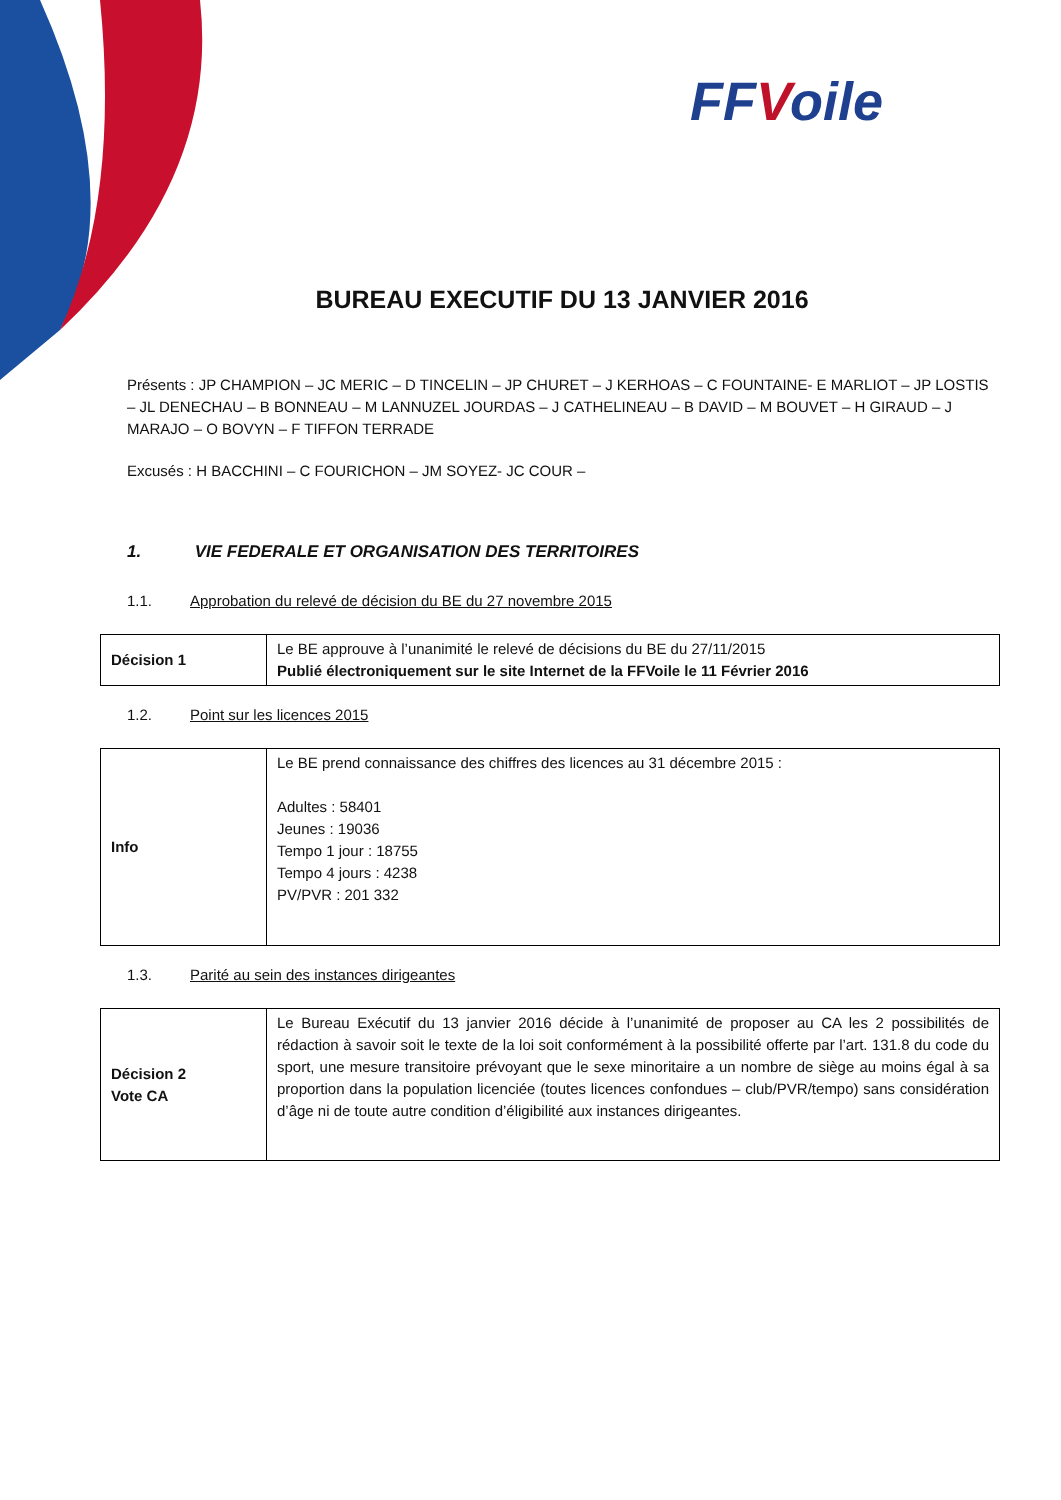FFVoile
BUREAU EXECUTIF DU 13 JANVIER 2016
Présents : JP CHAMPION – JC MERIC – D TINCELIN – JP CHURET – J KERHOAS – C FOUNTAINE- E MARLIOT – JP LOSTIS – JL DENECHAU – B BONNEAU – M LANNUZEL JOURDAS – J CATHELINEAU – B DAVID – M BOUVET – H GIRAUD – J MARAJO – O BOVYN – F TIFFON TERRADE
Excusés : H BACCHINI – C FOURICHON – JM SOYEZ- JC COUR –
1. VIE FEDERALE ET ORGANISATION DES TERRITOIRES
1.1. Approbation du relevé de décision du BE du 27 novembre 2015
| Décision 1 | Le BE approuve à l’unanimité le relevé de décisions du BE du 27/11/2015 Publié électroniquement sur le site Internet de la FFVoile le 11 Février 2016 |
1.2. Point sur les licences 2015
| Info | Le BE prend connaissance des chiffres des licences au 31 décembre 2015 : Adultes : 58401 Jeunes : 19036 Tempo 1 jour : 18755 Tempo 4 jours : 4238 PV/PVR : 201 332 |
1.3. Parité au sein des instances dirigeantes
| Décision 2 Vote CA | Le Bureau Exécutif du 13 janvier 2016 décide à l’unanimité de proposer au CA les 2 possibilités de rédaction à savoir soit le texte de la loi soit conformément à la possibilité offerte par l’art. 131.8 du code du sport, une mesure transitoire prévoyant que le sexe minoritaire a un nombre de siège au moins égal à sa proportion dans la population licenciée (toutes licences confondues – club/PVR/tempo) sans considération d’âge ni de toute autre condition d’éligibilité aux instances dirigeantes. |